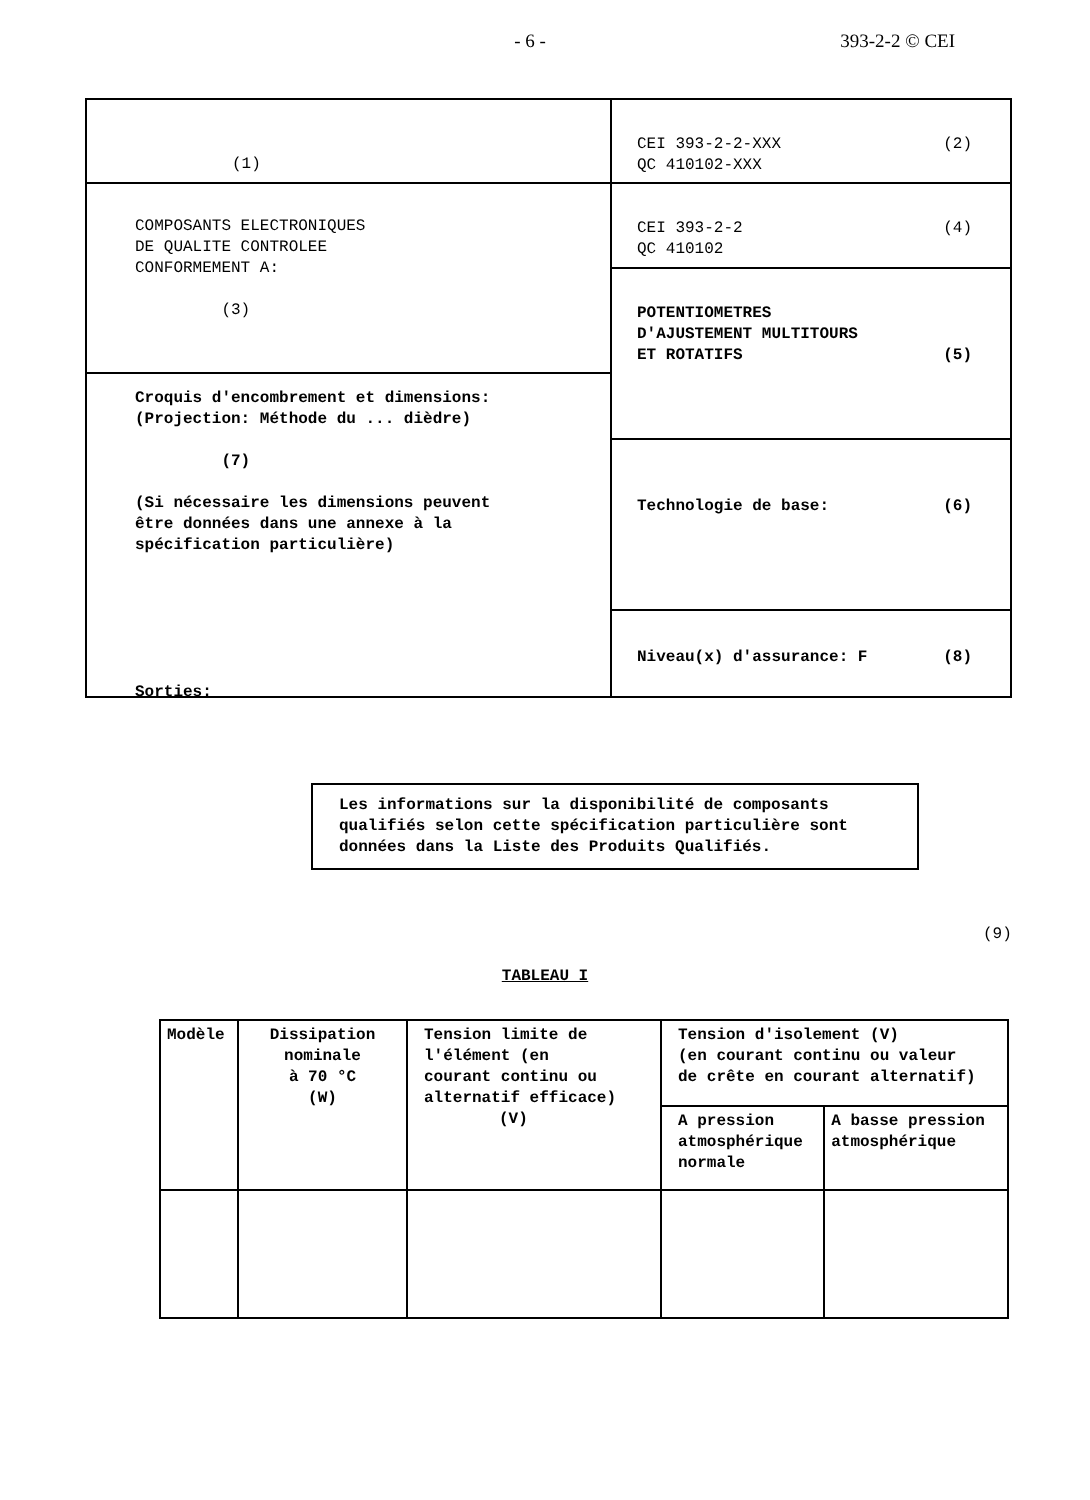- 6 -
393-2-2 © CEI
(1)
COMPOSANTS ELECTRONIQUES DE QUALITE CONTROLEE CONFORMEMENT A: (3)
Croquis d'encombrement et dimensions: (Projection: Méthode du ... dièdre) (7) (Si nécessaire les dimensions peuvent être données dans une annexe à la spécification particulière) Sorties:
CEI 393-2-2-XXX QC 410102-XXX (2)
CEI 393-2-2 QC 410102 (4)
POTENTIOMETRES D'AJUSTEMENT MULTITOURS ET ROTATIFS
(5)
Technologie de base: (6)
Niveau(x) d'assurance: F (8)
Les informations sur la disponibilité de composants qualifiés selon cette spécification particulière sont données dans la Liste des Produits Qualifiés.
(9)
TABLEAU I
| Modèle | Dissipation nominale à 70 °C (W) | Tension limite de l'élément (en courant continu ou alternatif efficace) (V) | Tension d'isolement (V) (en courant continu ou valeur de crête en courant alternatif) | |
| | | | A pression atmosphérique normale | A basse pression atmosphérique |